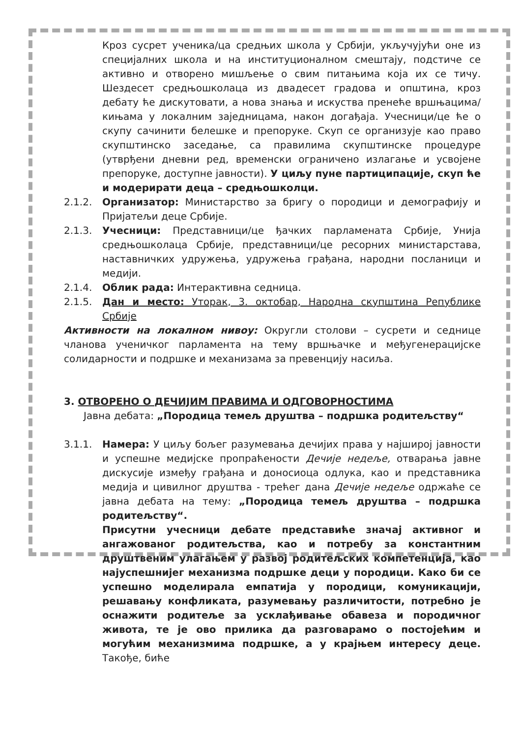Кроз сусрет ученика/ца средњих школа у Србији, укључујући оне из специјалних школа и на институционалном смештају, подстиче се активно и отворено мишљење о свим питањима која их се тичу. Шездесет средњошколаца из двадесет градова и општина, кроз дебату ће дискутовати, а нова знања и искуства пренеће вршњацима/кињама у локалним заједницама, након догађаја. Учесници/це ће о скупу сачинити белешке и препоруке. Скуп се организује као право скупштинско заседање, са правилима скупштинске процедуре (утврђени дневни ред, временски ограничено излагање и усвојене препоруке, доступне јавности). У циљу пуне партиципације, скуп ће и модерирати деца – средњошколци.
2.1.2. Организатор: Министарство за бригу о породици и демографију и Пријатељи деце Србије.
2.1.3. Учесници: Представници/це ђачких парламената Србије, Унија средњошколаца Србије, представници/це ресорних министарстава, наставничких удружења, удружења грађана, народни посланици и медији.
2.1.4. Облик рада: Интерактивна седница.
2.1.5. Дан и место: Уторак, 3. октобар, Народна скупштина Републике Србије
Активности на локалном нивоу: Округли столови – сусрети и седнице чланова ученичког парламента на тему вршњачке и међугенерацијске солидарности и подршке и механизама за превенцију насиља.
3. ОТВОРЕНО О ДЕЧИЈИМ ПРАВИМА И ОДГОВОРНОСТИМА
Јавна дебата: „Породица темељ друштва – подршка родитељству“
3.1.1. Намера: У циљу бољег разумевања дечијих права у најширој јавности и успешне медијске пропраћености Дечије недеље, отварања јавне дискусије између грађана и доносиоца одлука, као и представника медија и цивилног друштва - трећег дана Дечије недеље одржаће се јавна дебата на тему: „Породица темељ друштва – подршка родитељству“.
Присутни учесници дебате представиће значај активног и ангажованог родитељства, као и потребу за константним друштвеним улагањем у развој родитељских компетенција, као најуспешнијег механизма подршке деци у породици. Како би се успешно моделирала емпатија у породици, комуникацији, решавању конфликата, разумевању различитости, потребно је оснажити родитеље за усклађивање обавеза и породичног живота, те је ово прилика да разговарамо о постојећим и могућим механизмима подршке, а у крајњем интересу деце. Такође, биће